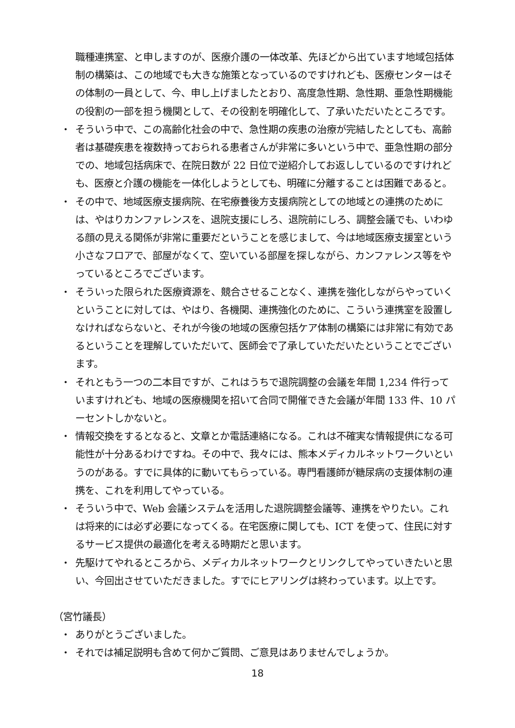職種連携室、と申しますのが、医療介護の一体改革、先ほどから出ています地域包括体制の構築は、この地域でも大きな施策となっているのですけれども、医療センターはその体制の一員として、今、申し上げましたとおり、高度急性期、急性期、亜急性期機能の役割の一部を担う機関として、その役割を明確化して、了承いただいたところです。
・ そういう中で、この高齢化社会の中で、急性期の疾患の治療が完結したとしても、高齢者は基礎疾患を複数持っておられる患者さんが非常に多いという中で、亜急性期の部分での、地域包括病床で、在院日数が 22 日位で逆紹介してお返ししているのですけれども、医療と介護の機能を一体化しようとしても、明確に分離することは困難であると。
・ その中で、地域医療支援病院、在宅療養後方支援病院としての地域との連携のためには、やはりカンファレンスを、退院支援にしろ、退院前にしろ、調整会議でも、いわゆる顔の見える関係が非常に重要だということを感じまして、今は地域医療支援室という小さなフロアで、部屋がなくて、空いている部屋を探しながら、カンファレンス等をやっているところでございます。
・ そういった限られた医療資源を、競合させることなく、連携を強化しながらやっていくということに対しては、やはり、各機関、連携強化のために、こういう連携室を設置しなければならないと、それが今後の地域の医療包括ケア体制の構築には非常に有効であるということを理解していただいて、医師会で了承していただいたということでございます。
・ それともう一つの二本目ですが、これはうちで退院調整の会議を年間 1,234 件行っていますけれども、地域の医療機関を招いて合同で開催できた会議が年間 133 件、10 パーセントしかないと。
・ 情報交換をするとなると、文章とか電話連絡になる。これは不確実な情報提供になる可能性が十分あるわけですね。その中で、我々には、熊本メディカルネットワークいというのがある。すでに具体的に動いてもらっている。専門看護師が糖尿病の支援体制の連携を、これを利用してやっている。
・ そういう中で、Web 会議システムを活用した退院調整会議等、連携をやりたい。これは将来的には必ず必要になってくる。在宅医療に関しても、ICT を使って、住民に対するサービス提供の最適化を考える時期だと思います。
・ 先駆けてやれるところから、メディカルネットワークとリンクしてやっていきたいと思い、今回出させていただきました。すでにヒアリングは終わっています。以上です。
（宮竹議長）
・ ありがとうございました。
・ それでは補足説明も含めて何かご質問、ご意見はありませんでしょうか。
18